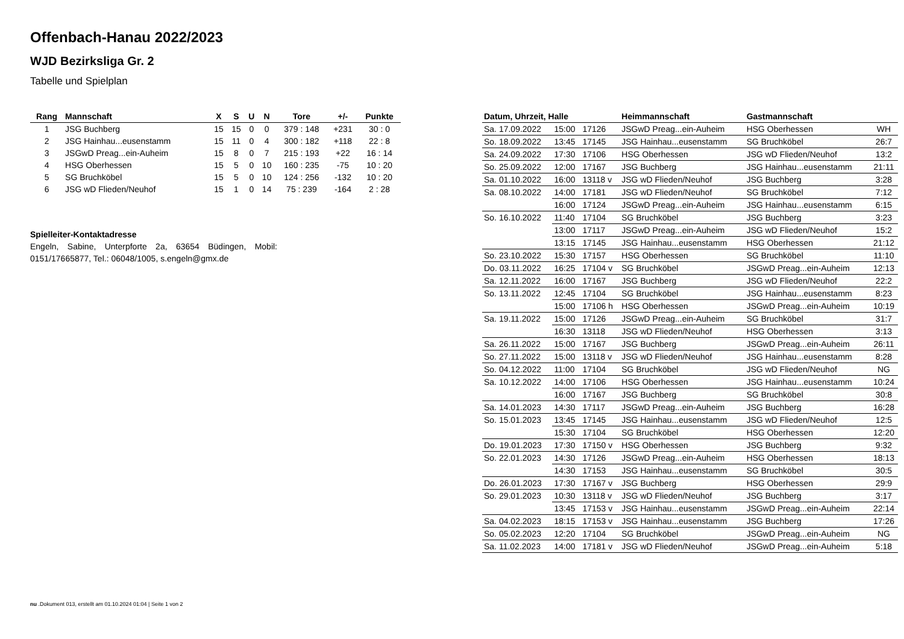Offenbach-Hanau 2022/2023
WJD Bezirksliga Gr. 2
Tabelle und Spielplan
| Rang | Mannschaft | X | S | U | N | Tore | +/- | Punkte |
| --- | --- | --- | --- | --- | --- | --- | --- | --- |
| 1 | JSG Buchberg | 15 | 15 | 0 | 0 | 379 : 148 | +231 | 30 : 0 |
| 2 | JSG Hainhau...eusenstamm | 15 | 11 | 0 | 4 | 300 : 182 | +118 | 22 : 8 |
| 3 | JSGwD Preag...ein-Auheim | 15 | 8 | 0 | 7 | 215 : 193 | +22 | 16 : 14 |
| 4 | HSG Oberhessen | 15 | 5 | 0 | 10 | 160 : 235 | -75 | 10 : 20 |
| 5 | SG Bruchköbel | 15 | 5 | 0 | 10 | 124 : 256 | -132 | 10 : 20 |
| 6 | JSG wD Flieden/Neuhof | 15 | 1 | 0 | 14 | 75 : 239 | -164 | 2 : 28 |
Spielleiter-Kontaktadresse
Engeln, Sabine, Unterpforte 2a, 63654 Büdingen, Mobil: 0151/17665877, Tel.: 06048/1005, s.engeln@gmx.de
| Datum, Uhrzeit, Halle | | | Heimmannschaft | Gastmannschaft | |
| --- | --- | --- | --- | --- | --- |
| Sa. 17.09.2022 | 15:00 | 17126 | JSGwD Preag...ein-Auheim | HSG Oberhessen | WH |
| So. 18.09.2022 | 13:45 | 17145 | JSG Hainhau...eusenstamm | SG Bruchköbel | 26:7 |
| Sa. 24.09.2022 | 17:30 | 17106 | HSG Oberhessen | JSG wD Flieden/Neuhof | 13:2 |
| So. 25.09.2022 | 12:00 | 17167 | JSG Buchberg | JSG Hainhau...eusenstamm | 21:11 |
| Sa. 01.10.2022 | 16:00 | 13118 v | JSG wD Flieden/Neuhof | JSG Buchberg | 3:28 |
| Sa. 08.10.2022 | 14:00 | 17181 | JSG wD Flieden/Neuhof | SG Bruchköbel | 7:12 |
| | 16:00 | 17124 | JSGwD Preag...ein-Auheim | JSG Hainhau...eusenstamm | 6:15 |
| So. 16.10.2022 | 11:40 | 17104 | SG Bruchköbel | JSG Buchberg | 3:23 |
| | 13:00 | 17117 | JSGwD Preag...ein-Auheim | JSG wD Flieden/Neuhof | 15:2 |
| | 13:15 | 17145 | JSG Hainhau...eusenstamm | HSG Oberhessen | 21:12 |
| So. 23.10.2022 | 15:30 | 17157 | HSG Oberhessen | SG Bruchköbel | 11:10 |
| Do. 03.11.2022 | 16:25 | 17104 v | SG Bruchköbel | JSGwD Preag...ein-Auheim | 12:13 |
| Sa. 12.11.2022 | 16:00 | 17167 | JSG Buchberg | JSG wD Flieden/Neuhof | 22:2 |
| So. 13.11.2022 | 12:45 | 17104 | SG Bruchköbel | JSG Hainhau...eusenstamm | 8:23 |
| | 15:00 | 17106 h | HSG Oberhessen | JSGwD Preag...ein-Auheim | 10:19 |
| Sa. 19.11.2022 | 15:00 | 17126 | JSGwD Preag...ein-Auheim | SG Bruchköbel | 31:7 |
| | 16:30 | 13118 | JSG wD Flieden/Neuhof | HSG Oberhessen | 3:13 |
| Sa. 26.11.2022 | 15:00 | 17167 | JSG Buchberg | JSGwD Preag...ein-Auheim | 26:11 |
| So. 27.11.2022 | 15:00 | 13118 v | JSG wD Flieden/Neuhof | JSG Hainhau...eusenstamm | 8:28 |
| So. 04.12.2022 | 11:00 | 17104 | SG Bruchköbel | JSG wD Flieden/Neuhof | NG |
| Sa. 10.12.2022 | 14:00 | 17106 | HSG Oberhessen | JSG Hainhau...eusenstamm | 10:24 |
| | 16:00 | 17167 | JSG Buchberg | SG Bruchköbel | 30:8 |
| Sa. 14.01.2023 | 14:30 | 17117 | JSGwD Preag...ein-Auheim | JSG Buchberg | 16:28 |
| So. 15.01.2023 | 13:45 | 17145 | JSG Hainhau...eusenstamm | JSG wD Flieden/Neuhof | 12:5 |
| | 15:30 | 17104 | SG Bruchköbel | HSG Oberhessen | 12:20 |
| Do. 19.01.2023 | 17:30 | 17150 v | HSG Oberhessen | JSG Buchberg | 9:32 |
| So. 22.01.2023 | 14:30 | 17126 | JSGwD Preag...ein-Auheim | HSG Oberhessen | 18:13 |
| | 14:30 | 17153 | JSG Hainhau...eusenstamm | SG Bruchköbel | 30:5 |
| Do. 26.01.2023 | 17:30 | 17167 v | JSG Buchberg | HSG Oberhessen | 29:9 |
| So. 29.01.2023 | 10:30 | 13118 v | JSG wD Flieden/Neuhof | JSG Buchberg | 3:17 |
| | 13:45 | 17153 v | JSG Hainhau...eusenstamm | JSGwD Preag...ein-Auheim | 22:14 |
| Sa. 04.02.2023 | 18:15 | 17153 v | JSG Hainhau...eusenstamm | JSG Buchberg | 17:26 |
| So. 05.02.2023 | 12:20 | 17104 | SG Bruchköbel | JSGwD Preag...ein-Auheim | NG |
| Sa. 11.02.2023 | 14:00 | 17181 v | JSG wD Flieden/Neuhof | JSGwD Preag...ein-Auheim | 5:18 |
nu .Dokument 013, erstellt am 01.10.2024 01:04 | Seite 1 von 2